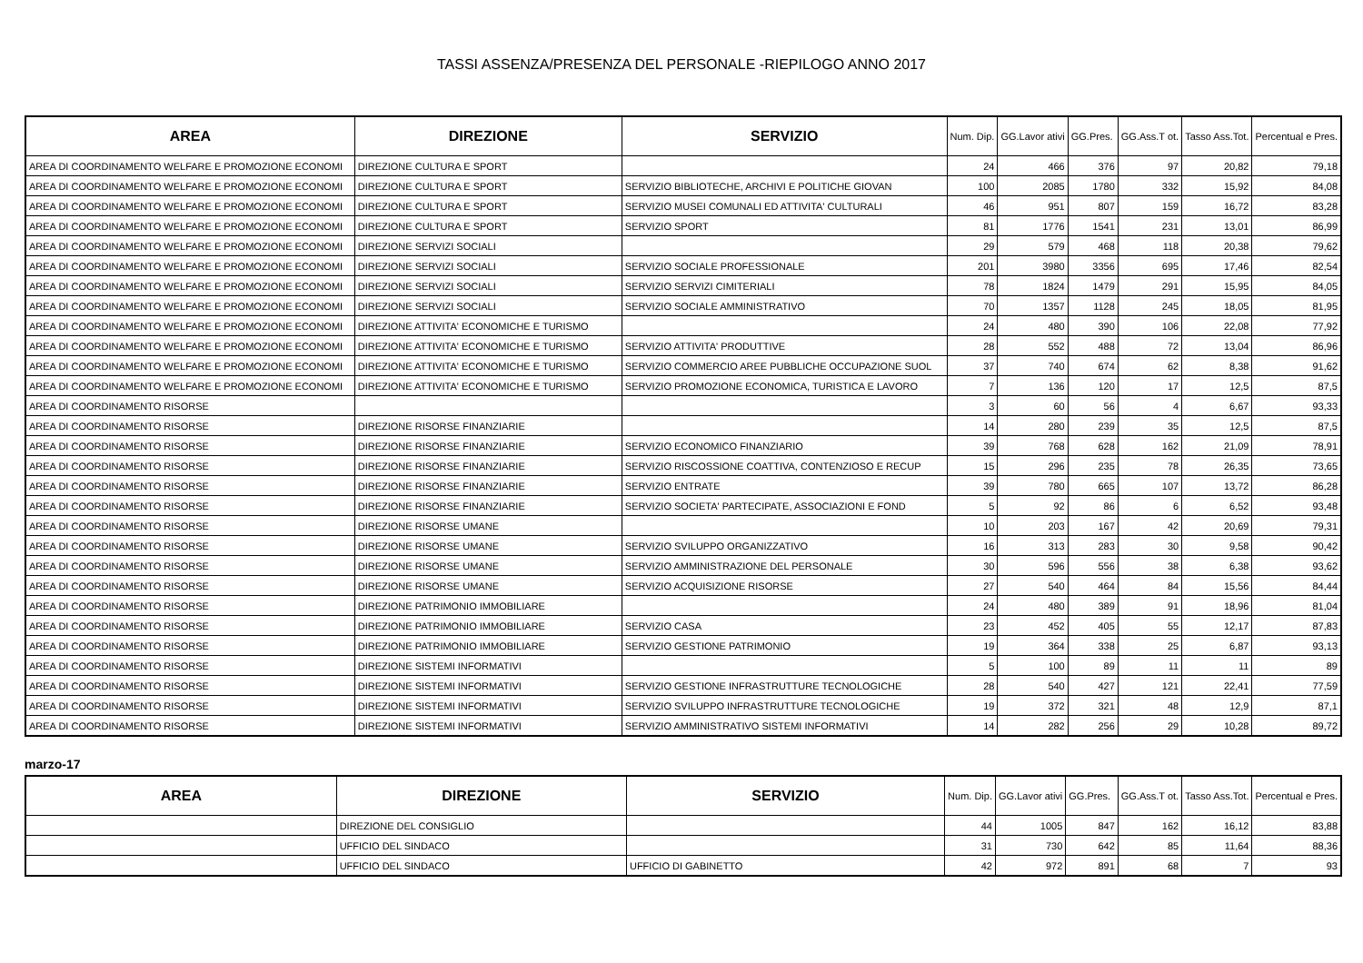TASSI ASSENZA/PRESENZA DEL PERSONALE -RIEPILOGO ANNO 2017
| AREA | DIREZIONE | SERVIZIO | Num. Dip. | GG.Lavor ativi | GG.Pres. | GG.Ass.T ot. | Tasso Ass.Tot. | Percentual e Pres. |
| --- | --- | --- | --- | --- | --- | --- | --- | --- |
| AREA DI COORDINAMENTO WELFARE E PROMOZIONE ECONOMI | DIREZIONE CULTURA E SPORT | | 24 | 466 | 376 | 97 | 20,82 | 79,18 |
| AREA DI COORDINAMENTO WELFARE E PROMOZIONE ECONOMI | DIREZIONE CULTURA E SPORT | SERVIZIO BIBLIOTECHE, ARCHIVI E POLITICHE GIOVAN | 100 | 2085 | 1780 | 332 | 15,92 | 84,08 |
| AREA DI COORDINAMENTO WELFARE E PROMOZIONE ECONOMI | DIREZIONE CULTURA E SPORT | SERVIZIO MUSEI COMUNALI ED ATTIVITA' CULTURALI | 46 | 951 | 807 | 159 | 16,72 | 83,28 |
| AREA DI COORDINAMENTO WELFARE E PROMOZIONE ECONOMI | DIREZIONE CULTURA E SPORT | SERVIZIO SPORT | 81 | 1776 | 1541 | 231 | 13,01 | 86,99 |
| AREA DI COORDINAMENTO WELFARE E PROMOZIONE ECONOMI | DIREZIONE SERVIZI SOCIALI | | 29 | 579 | 468 | 118 | 20,38 | 79,62 |
| AREA DI COORDINAMENTO WELFARE E PROMOZIONE ECONOMI | DIREZIONE SERVIZI SOCIALI | SERVIZIO SOCIALE PROFESSIONALE | 201 | 3980 | 3356 | 695 | 17,46 | 82,54 |
| AREA DI COORDINAMENTO WELFARE E PROMOZIONE ECONOMI | DIREZIONE SERVIZI SOCIALI | SERVIZIO SERVIZI CIMITERIALI | 78 | 1824 | 1479 | 291 | 15,95 | 84,05 |
| AREA DI COORDINAMENTO WELFARE E PROMOZIONE ECONOMI | DIREZIONE SERVIZI SOCIALI | SERVIZIO SOCIALE AMMINISTRATIVO | 70 | 1357 | 1128 | 245 | 18,05 | 81,95 |
| AREA DI COORDINAMENTO WELFARE E PROMOZIONE ECONOMI | DIREZIONE ATTIVITA' ECONOMICHE E TURISMO | | 24 | 480 | 390 | 106 | 22,08 | 77,92 |
| AREA DI COORDINAMENTO WELFARE E PROMOZIONE ECONOMI | DIREZIONE ATTIVITA' ECONOMICHE E TURISMO | SERVIZIO ATTIVITA' PRODUTTIVE | 28 | 552 | 488 | 72 | 13,04 | 86,96 |
| AREA DI COORDINAMENTO WELFARE E PROMOZIONE ECONOMI | DIREZIONE ATTIVITA' ECONOMICHE E TURISMO | SERVIZIO COMMERCIO AREE PUBBLICHE OCCUPAZIONE SUOL | 37 | 740 | 674 | 62 | 8,38 | 91,62 |
| AREA DI COORDINAMENTO WELFARE E PROMOZIONE ECONOMI | DIREZIONE ATTIVITA' ECONOMICHE E TURISMO | SERVIZIO PROMOZIONE ECONOMICA, TURISTICA E LAVORO | 7 | 136 | 120 | 17 | 12,5 | 87,5 |
| AREA DI COORDINAMENTO RISORSE | | | 3 | 60 | 56 | 4 | 6,67 | 93,33 |
| AREA DI COORDINAMENTO RISORSE | DIREZIONE RISORSE FINANZIARIE | | 14 | 280 | 239 | 35 | 12,5 | 87,5 |
| AREA DI COORDINAMENTO RISORSE | DIREZIONE RISORSE FINANZIARIE | SERVIZIO ECONOMICO FINANZIARIO | 39 | 768 | 628 | 162 | 21,09 | 78,91 |
| AREA DI COORDINAMENTO RISORSE | DIREZIONE RISORSE FINANZIARIE | SERVIZIO RISCOSSIONE COATTIVA, CONTENZIOSO E RECUP | 15 | 296 | 235 | 78 | 26,35 | 73,65 |
| AREA DI COORDINAMENTO RISORSE | DIREZIONE RISORSE FINANZIARIE | SERVIZIO ENTRATE | 39 | 780 | 665 | 107 | 13,72 | 86,28 |
| AREA DI COORDINAMENTO RISORSE | DIREZIONE RISORSE FINANZIARIE | SERVIZIO SOCIETA' PARTECIPATE, ASSOCIAZIONI E FOND | 5 | 92 | 86 | 6 | 6,52 | 93,48 |
| AREA DI COORDINAMENTO RISORSE | DIREZIONE RISORSE UMANE | | 10 | 203 | 167 | 42 | 20,69 | 79,31 |
| AREA DI COORDINAMENTO RISORSE | DIREZIONE RISORSE UMANE | SERVIZIO SVILUPPO ORGANIZZATIVO | 16 | 313 | 283 | 30 | 9,58 | 90,42 |
| AREA DI COORDINAMENTO RISORSE | DIREZIONE RISORSE UMANE | SERVIZIO AMMINISTRAZIONE DEL PERSONALE | 30 | 596 | 556 | 38 | 6,38 | 93,62 |
| AREA DI COORDINAMENTO RISORSE | DIREZIONE RISORSE UMANE | SERVIZIO ACQUISIZIONE RISORSE | 27 | 540 | 464 | 84 | 15,56 | 84,44 |
| AREA DI COORDINAMENTO RISORSE | DIREZIONE PATRIMONIO IMMOBILIARE | | 24 | 480 | 389 | 91 | 18,96 | 81,04 |
| AREA DI COORDINAMENTO RISORSE | DIREZIONE PATRIMONIO IMMOBILIARE | SERVIZIO CASA | 23 | 452 | 405 | 55 | 12,17 | 87,83 |
| AREA DI COORDINAMENTO RISORSE | DIREZIONE PATRIMONIO IMMOBILIARE | SERVIZIO GESTIONE PATRIMONIO | 19 | 364 | 338 | 25 | 6,87 | 93,13 |
| AREA DI COORDINAMENTO RISORSE | DIREZIONE SISTEMI INFORMATIVI | | 5 | 100 | 89 | 11 | 11 | 89 |
| AREA DI COORDINAMENTO RISORSE | DIREZIONE SISTEMI INFORMATIVI | SERVIZIO GESTIONE INFRASTRUTTURE TECNOLOGICHE | 28 | 540 | 427 | 121 | 22,41 | 77,59 |
| AREA DI COORDINAMENTO RISORSE | DIREZIONE SISTEMI INFORMATIVI | SERVIZIO SVILUPPO INFRASTRUTTURE TECNOLOGICHE | 19 | 372 | 321 | 48 | 12,9 | 87,1 |
| AREA DI COORDINAMENTO RISORSE | DIREZIONE SISTEMI INFORMATIVI | SERVIZIO AMMINISTRATIVO SISTEMI INFORMATIVI | 14 | 282 | 256 | 29 | 10,28 | 89,72 |
marzo-17
| AREA | DIREZIONE | SERVIZIO | Num. Dip. | GG.Lavor ativi | GG.Pres. | GG.Ass.T ot. | Tasso Ass.Tot. | Percentual e Pres. |
| --- | --- | --- | --- | --- | --- | --- | --- | --- |
| | DIREZIONE DEL CONSIGLIO | | 44 | 1005 | 847 | 162 | 16,12 | 83,88 |
| | UFFICIO DEL SINDACO | | 31 | 730 | 642 | 85 | 11,64 | 88,36 |
| | UFFICIO DEL SINDACO | UFFICIO DI GABINETTO | 42 | 972 | 891 | 68 | 7 | 93 |